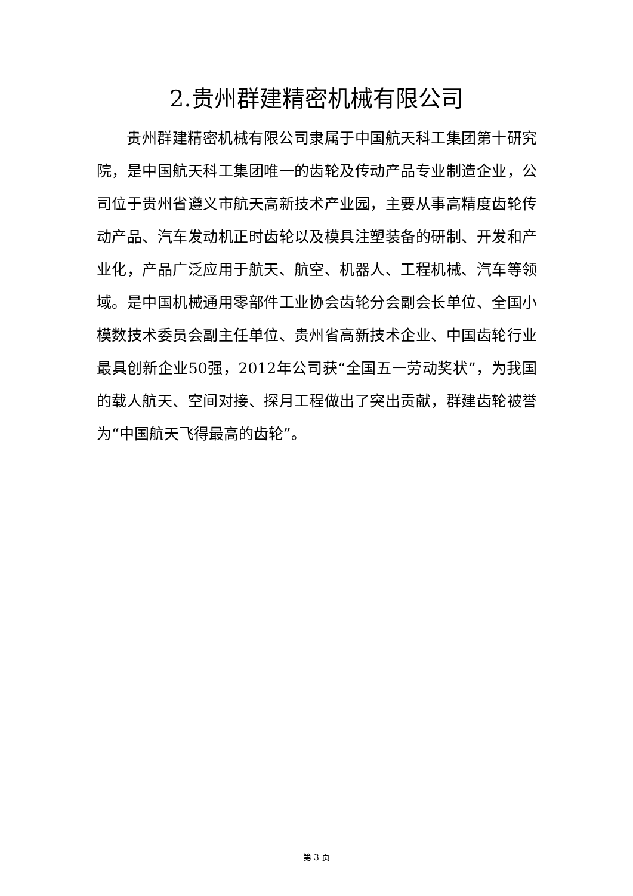2.贵州群建精密机械有限公司
贵州群建精密机械有限公司隶属于中国航天科工集团第十研究院，是中国航天科工集团唯一的齿轮及传动产品专业制造企业，公司位于贵州省遵义市航天高新技术产业园，主要从事高精度齿轮传动产品、汽车发动机正时齿轮以及模具注塑装备的研制、开发和产业化，产品广泛应用于航天、航空、机器人、工程机械、汽车等领域。是中国机械通用零部件工业协会齿轮分会副会长单位、全国小模数技术委员会副主任单位、贵州省高新技术企业、中国齿轮行业最具创新企业50强，2012年公司获“全国五一劳动奖状”，为我国的载人航天、空间对接、探月工程做出了突出贡献，群建齿轮被誉为“中国航天飞得最高的齿轮”。
第 3 页